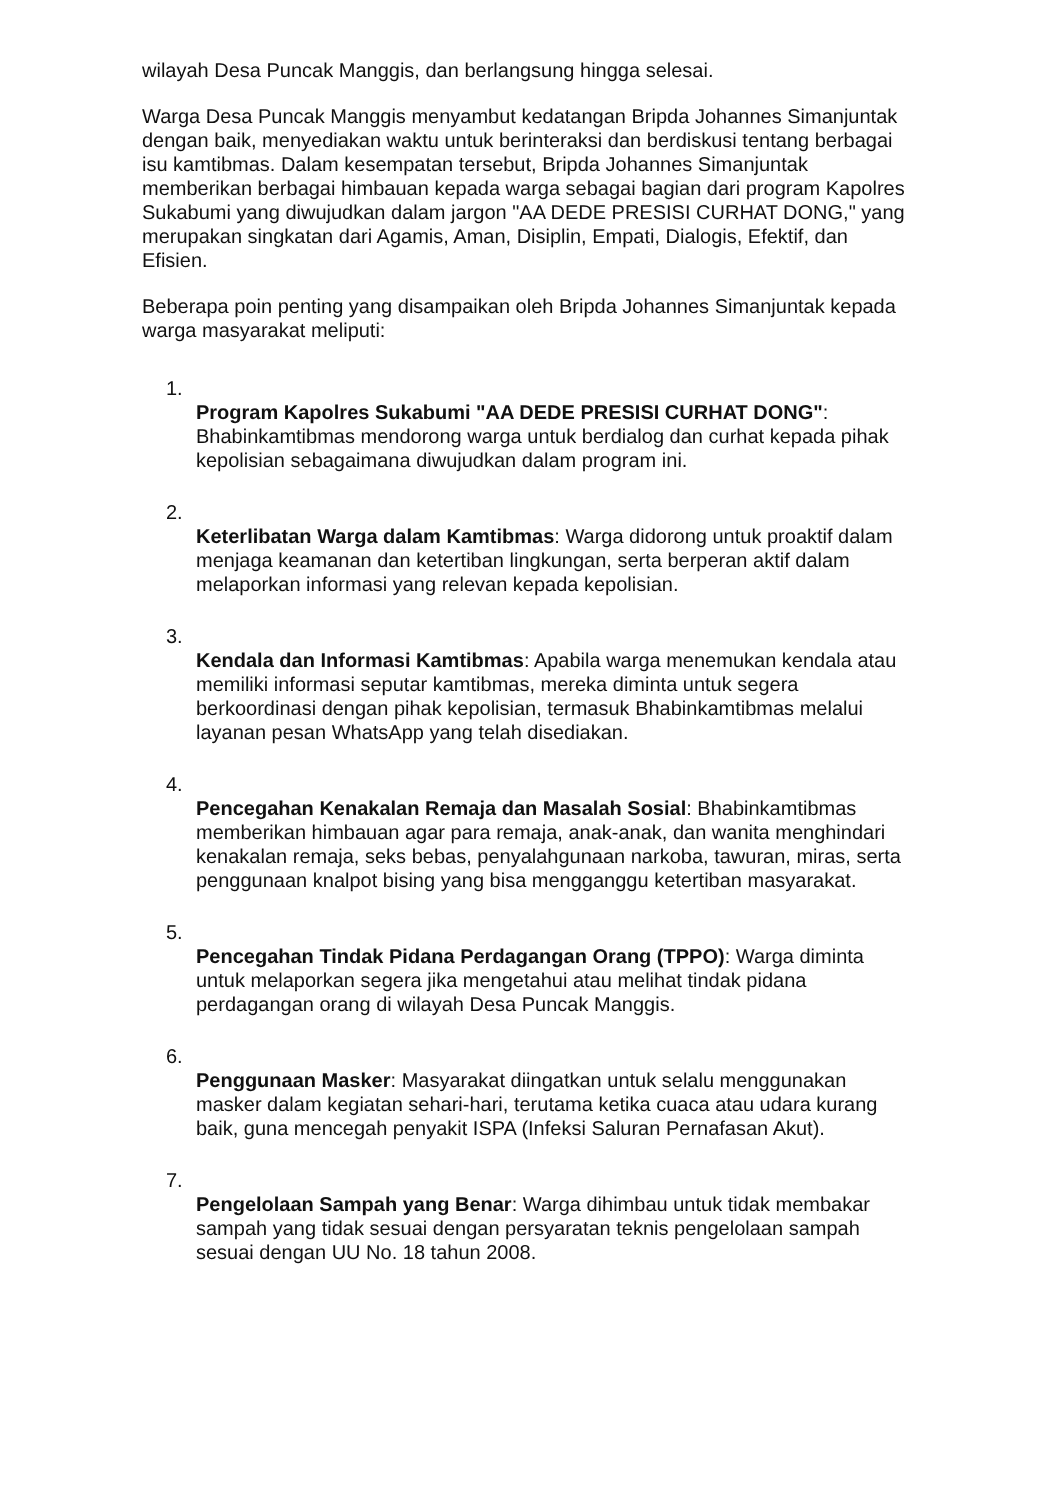wilayah Desa Puncak Manggis, dan berlangsung hingga selesai.
Warga Desa Puncak Manggis menyambut kedatangan Bripda Johannes Simanjuntak dengan baik, menyediakan waktu untuk berinteraksi dan berdiskusi tentang berbagai isu kamtibmas. Dalam kesempatan tersebut, Bripda Johannes Simanjuntak memberikan berbagai himbauan kepada warga sebagai bagian dari program Kapolres Sukabumi yang diwujudkan dalam jargon "AA DEDE PRESISI CURHAT DONG," yang merupakan singkatan dari Agamis, Aman, Disiplin, Empati, Dialogis, Efektif, dan Efisien.
Beberapa poin penting yang disampaikan oleh Bripda Johannes Simanjuntak kepada warga masyarakat meliputi:
1.
Program Kapolres Sukabumi "AA DEDE PRESISI CURHAT DONG": Bhabinkamtibmas mendorong warga untuk berdialog dan curhat kepada pihak kepolisian sebagaimana diwujudkan dalam program ini.
2.
Keterlibatan Warga dalam Kamtibmas: Warga didorong untuk proaktif dalam menjaga keamanan dan ketertiban lingkungan, serta berperan aktif dalam melaporkan informasi yang relevan kepada kepolisian.
3.
Kendala dan Informasi Kamtibmas: Apabila warga menemukan kendala atau memiliki informasi seputar kamtibmas, mereka diminta untuk segera berkoordinasi dengan pihak kepolisian, termasuk Bhabinkamtibmas melalui layanan pesan WhatsApp yang telah disediakan.
4.
Pencegahan Kenakalan Remaja dan Masalah Sosial: Bhabinkamtibmas memberikan himbauan agar para remaja, anak-anak, dan wanita menghindari kenakalan remaja, seks bebas, penyalahgunaan narkoba, tawuran, miras, serta penggunaan knalpot bising yang bisa mengganggu ketertiban masyarakat.
5.
Pencegahan Tindak Pidana Perdagangan Orang (TPPO): Warga diminta untuk melaporkan segera jika mengetahui atau melihat tindak pidana perdagangan orang di wilayah Desa Puncak Manggis.
6.
Penggunaan Masker: Masyarakat diingatkan untuk selalu menggunakan masker dalam kegiatan sehari-hari, terutama ketika cuaca atau udara kurang baik, guna mencegah penyakit ISPA (Infeksi Saluran Pernafasan Akut).
7.
Pengelolaan Sampah yang Benar: Warga dihimbau untuk tidak membakar sampah yang tidak sesuai dengan persyaratan teknis pengelolaan sampah sesuai dengan UU No. 18 tahun 2008.